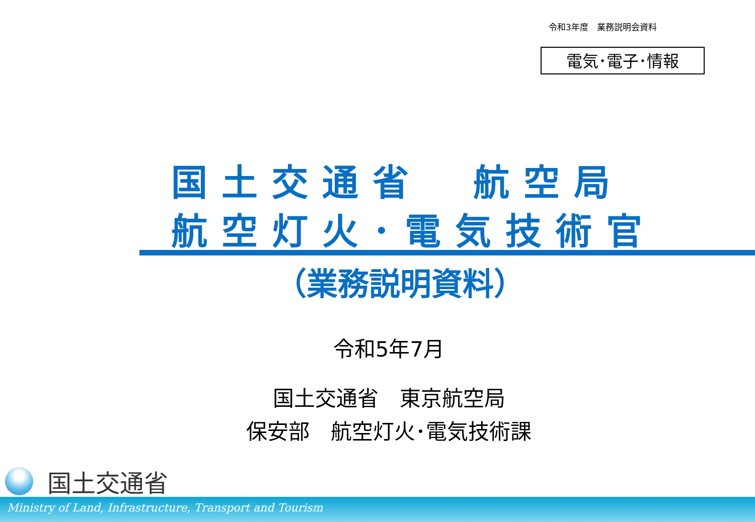令和3年度　業務説明会資料
電気･電子･情報
国土交通省　航空局
航空灯火･電気技術官
（業務説明資料）
令和5年7月
国土交通省　東京航空局
保安部　航空灯火･電気技術課
国土交通省
Ministry of Land, Infrastructure, Transport and Tourism